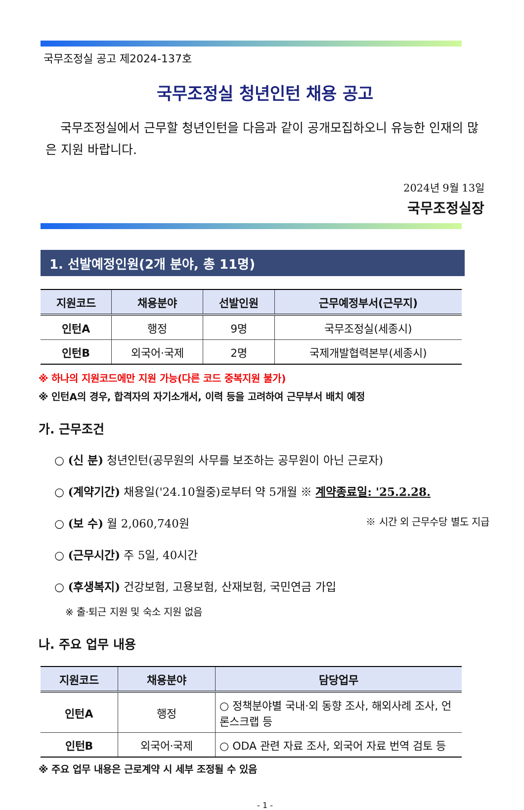국무조정실 공고 제2024-137호
국무조정실 청년인턴 채용 공고
국무조정실에서 근무할 청년인턴을 다음과 같이 공개모집하오니 유능한 인재의 많은 지원 바랍니다.
2024년 9월 13일
국무조정실장
1. 선발예정인원(2개 분야, 총 11명)
| 지원코드 | 채용분야 | 선발인원 | 근무예정부서(근무지) |
| --- | --- | --- | --- |
| 인턴A | 행정 | 9명 | 국무조정실(세종시) |
| 인턴B | 외국어·국제 | 2명 | 국제개발협력본부(세종시) |
※ 하나의 지원코드에만 지원 가능(다른 코드 중복지원 불가)
※ 인턴A의 경우, 합격자의 자기소개서, 이력 등을 고려하여 근무부서 배치 예정
가. 근무조건
○ (신 분) 청년인턴(공무원의 사무를 보조하는 공무원이 아닌 근로자)
○ (계약기간) 채용일('24.10월중)로부터 약 5개월 ※ 계약종료일: '25.2.28.
○ (보 수) 월 2,060,740원 ※ 시간 외 근무수당 별도 지급
○ (근무시간) 주 5일, 40시간
○ (후생복지) 건강보험, 고용보험, 산재보험, 국민연금 가입
※ 출·퇴근 지원 및 숙소 지원 없음
나. 주요 업무 내용
| 지원코드 | 채용분야 | 담당업무 |
| --- | --- | --- |
| 인턴A | 행정 | ○ 정책분야별 국내·외 동향 조사, 해외사례 조사, 언론스크랩 등 |
| 인턴B | 외국어·국제 | ○ ODA 관련 자료 조사, 외국어 자료 번역 검토 등 |
※ 주요 업무 내용은 근로계약 시 세부 조정될 수 있음
- 1 -